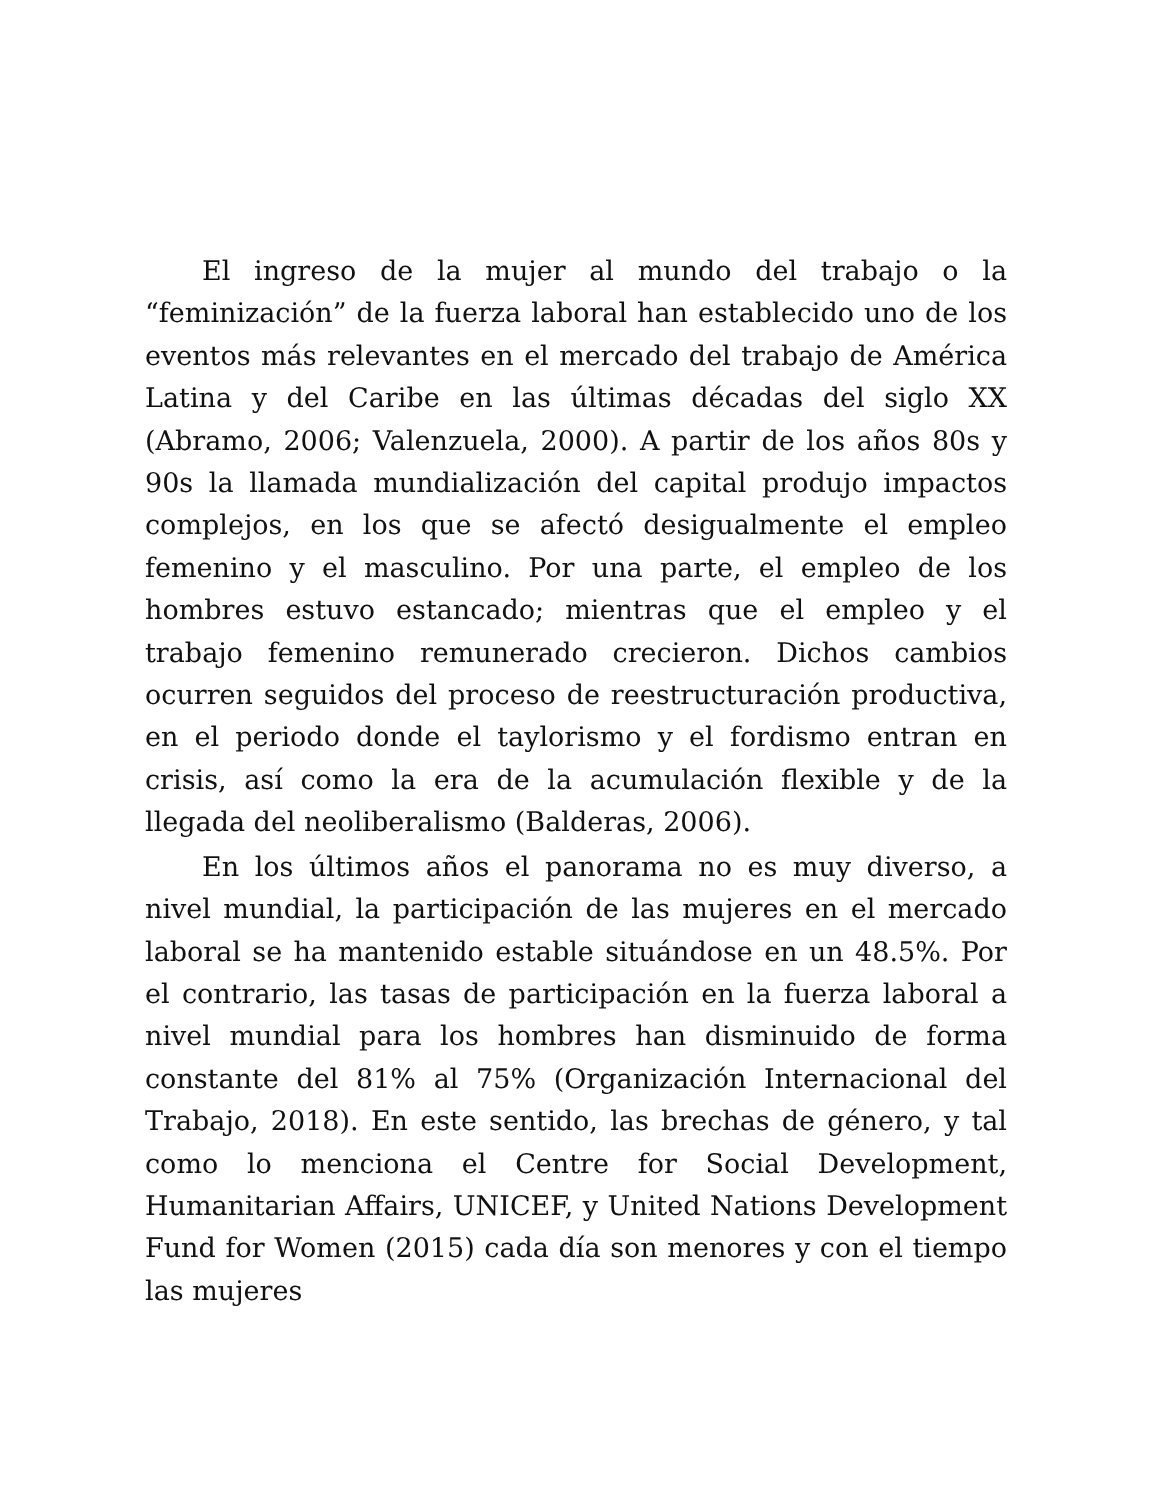El ingreso de la mujer al mundo del trabajo o la “feminización” de la fuerza laboral han establecido uno de los eventos más relevantes en el mercado del trabajo de América Latina y del Caribe en las últimas décadas del siglo XX (Abramo, 2006; Valenzuela, 2000). A partir de los años 80s y 90s la llamada mundialización del capital produjo impactos complejos, en los que se afectó desigualmente el empleo femenino y el masculino. Por una parte, el empleo de los hombres estuvo estancado; mientras que el empleo y el trabajo femenino remunerado crecieron. Dichos cambios ocurren seguidos del proceso de reestructuración productiva, en el periodo donde el taylorismo y el fordismo entran en crisis, así como la era de la acumulación flexible y de la llegada del neoliberalismo (Balderas, 2006).
En los últimos años el panorama no es muy diverso, a nivel mundial, la participación de las mujeres en el mercado laboral se ha mantenido estable situándose en un 48.5%. Por el contrario, las tasas de participación en la fuerza laboral a nivel mundial para los hombres han disminuido de forma constante del 81% al 75% (Organización Internacional del Trabajo, 2018). En este sentido, las brechas de género, y tal como lo menciona el Centre for Social Development, Humanitarian Affairs, UNICEF, y United Nations Development Fund for Women (2015) cada día son menores y con el tiempo las mujeres